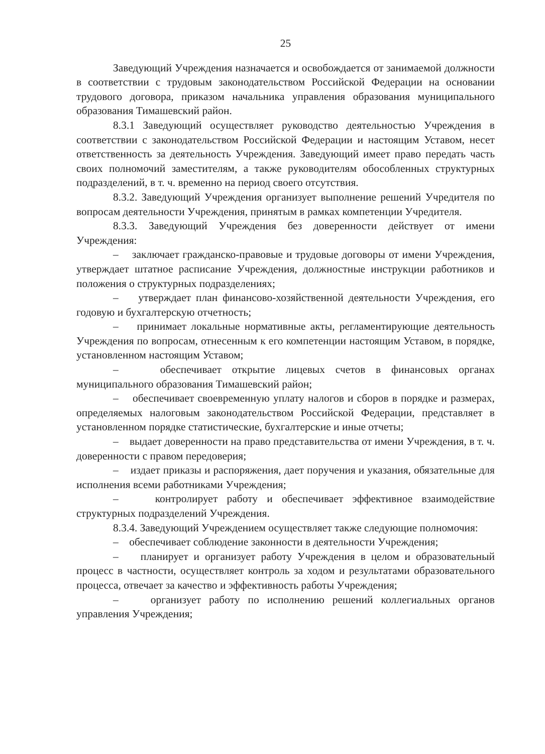25
Заведующий Учреждения назначается и освобождается от занимаемой должности в соответствии с трудовым законодательством Российской Федерации на основании трудового договора, приказом начальника управления образования муниципального образования Тимашевский район.
8.3.1 Заведующий осуществляет руководство деятельностью Учреждения в соответствии с законодательством Российской Федерации и настоящим Уставом, несет ответственность за деятельность Учреждения. Заведующий имеет право передать часть своих полномочий заместителям, а также руководителям обособленных структурных подразделений, в т. ч. временно на период своего отсутствия.
8.3.2. Заведующий Учреждения организует выполнение решений Учредителя по вопросам деятельности Учреждения, принятым в рамках компетенции Учредителя.
8.3.3. Заведующий Учреждения без доверенности действует от имени Учреждения:
– заключает гражданско-правовые и трудовые договоры от имени Учреждения, утверждает штатное расписание Учреждения, должностные инструкции работников и положения о структурных подразделениях;
– утверждает план финансово-хозяйственной деятельности Учреждения, его годовую и бухгалтерскую отчетность;
– принимает локальные нормативные акты, регламентирующие деятельность Учреждения по вопросам, отнесенным к его компетенции настоящим Уставом, в порядке, установленном настоящим Уставом;
– обеспечивает открытие лицевых счетов в финансовых органах муниципального образования Тимашевский район;
– обеспечивает своевременную уплату налогов и сборов в порядке и размерах, определяемых налоговым законодательством Российской Федерации, представляет в установленном порядке статистические, бухгалтерские и иные отчеты;
– выдает доверенности на право представительства от имени Учреждения, в т. ч. доверенности с правом передоверия;
– издает приказы и распоряжения, дает поручения и указания, обязательные для исполнения всеми работниками Учреждения;
– контролирует работу и обеспечивает эффективное взаимодействие структурных подразделений Учреждения.
8.3.4. Заведующий Учреждением осуществляет также следующие полномочия:
– обеспечивает соблюдение законности в деятельности Учреждения;
– планирует и организует работу Учреждения в целом и образовательный процесс в частности, осуществляет контроль за ходом и результатами образовательного процесса, отвечает за качество и эффективность работы Учреждения;
– организует работу по исполнению решений коллегиальных органов управления Учреждения;